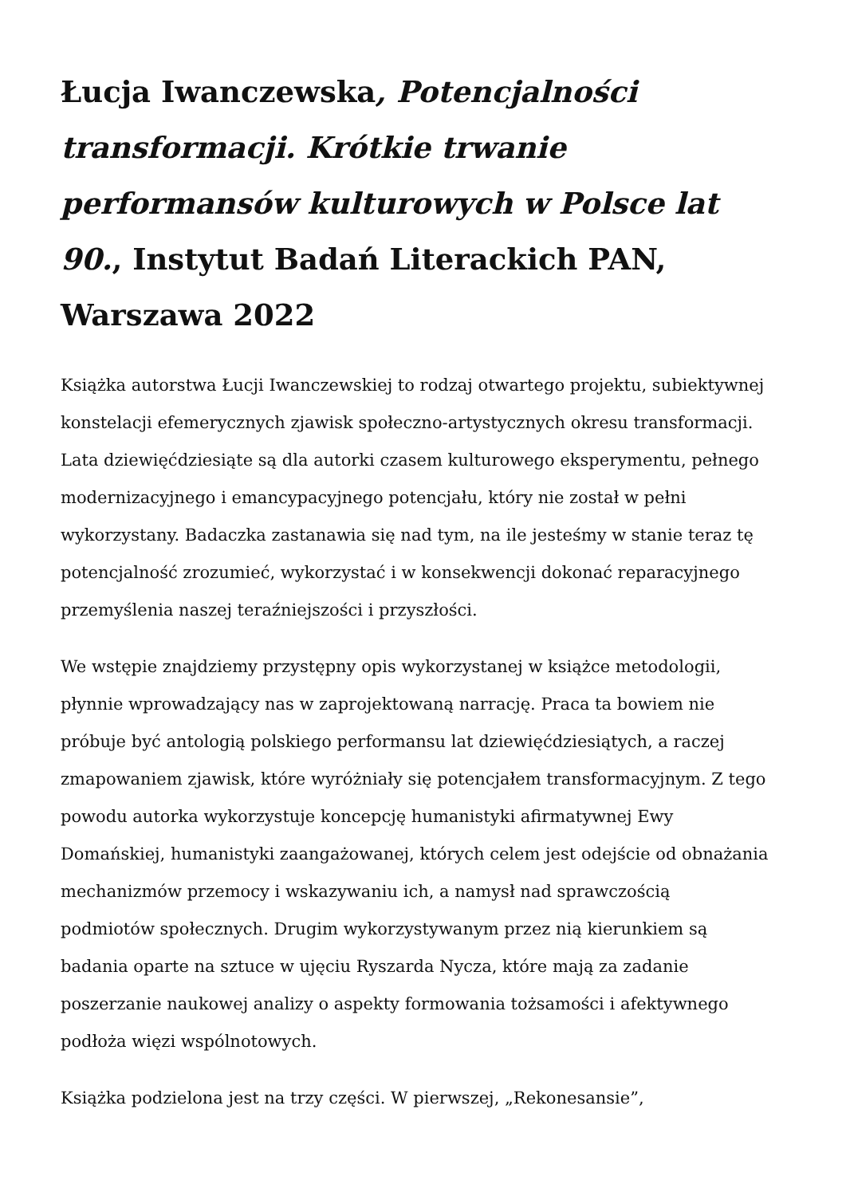Łucja Iwanczewska, Potencjalności transformacji. Krótkie trwanie performansów kulturowych w Polsce lat 90., Instytut Badań Literackich PAN, Warszawa 2022
Książka autorstwa Łucji Iwanczewskiej to rodzaj otwartego projektu, subiektywnej konstelacji efemerycznych zjawisk społeczno-artystycznych okresu transformacji. Lata dziewięćdziesiąte są dla autorki czasem kulturowego eksperymentu, pełnego modernizacyjnego i emancypacyjnego potencjału, który nie został w pełni wykorzystany. Badaczka zastanawia się nad tym, na ile jesteśmy w stanie teraz tę potencjalność zrozumieć, wykorzystać i w konsekwencji dokonać reparacyjnego przemyślenia naszej teraźniejszości i przyszłości.
We wstępie znajdziemy przystępny opis wykorzystanej w książce metodologii, płynnie wprowadzający nas w zaprojektowaną narrację. Praca ta bowiem nie próbuje być antologią polskiego performansu lat dziewięćdziesiątych, a raczej zmapowaniem zjawisk, które wyróżniały się potencjałem transformacyjnym. Z tego powodu autorka wykorzystuje koncepcję humanistyki afirmatywnej Ewy Domańskiej, humanistyki zaangażowanej, których celem jest odejście od obnażania mechanizmów przemocy i wskazywaniu ich, a namysł nad sprawczością podmiotów społecznych. Drugim wykorzystywanym przez nią kierunkiem są badania oparte na sztuce w ujęciu Ryszarda Nycza, które mają za zadanie poszerzanie naukowej analizy o aspekty formowania tożsamości i afektywnego podłoża więzi wspólnotowych.
Książka podzielona jest na trzy części. W pierwszej, „Rekonesansie”,